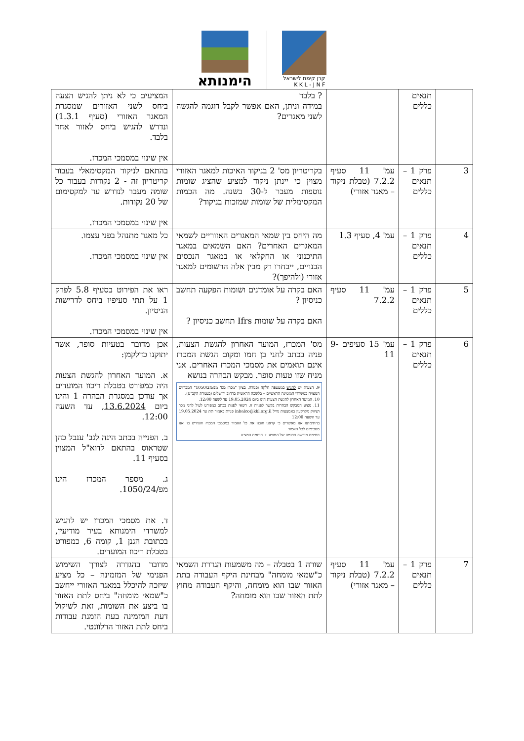קרן קימת לישראל
K K L - J N F
הימנותא
| | תנאים כללים | | ? בלבד במידה וניתן, האם אפשר לקבל דוגמה להגשה לשני מאגרים? | המציעים כי לא ניתן להגיש הצעה ביחס לשני האזורים שמסגרת המאגר האזורי (סעיף 1.3.1) ונדרש להגיש ביחס לאזור אחד בלבד. אין שינוי במסמכי המכרז. |
| 3 | פרק 1 – תנאים כללים | עמ' 11 סעיף 7.2.2 (טבלת ניקוד – מאגר אזורי) | בקריטריון מס' 2 בניקוד האיכות למאגר האזורי מצוין כי יינתן ניקוד למציע שהציג שומות נוספות מעבר ל-30 בשנה. מה הכמות המקסימלית של שומות שמזכות בניקוד? | בהתאם לניקוד המקסימאלי בעבור קריטריון זה - 2 נקודות בעבור כל שומה מעבר לנדרש עד למקסימום של 20 נקודות. אין שינוי במסמכי המכרז. |
| 4 | פרק 1 – תנאים כללים | עמ' 4, סעיף 1.3 | מה היחס בין שמאי המאגרים האזוריים לשמאי המאגרים האחרים? האם השמאים במאגר התיכנוני או החקלאי או במאגר הנכסים הבנויים, ייבחרו רק מבין אלה הרשומים למאגר אזורי (ולהיפך)? | כל מאגר מתנהל בפני עצמו. אין שינוי במסמכי המכרז. |
| 5 | פרק 1 – תנאים כללים | עמ' 11 סעיף 7.2.2 | האם בקרה על אומדנים ושומות הפקעה תחשב כניסיון ? האם בקרה על שומות Ifrs תחשב כניסיון ? | ראו את הפירוט בסעיף 5.8 לפרק 1 על תתי סעיפיו ביחס לדרישות הניסיון. אין שינוי במסמכי המכרז. |
| 6 | פרק 1 – תנאים כללים | עמ' 15 סעיפים 9-11 | מס' המכרז, המועד האחרון להגשת הצעות, פניה בכתב לחני בן חמו ומקום הגשת המכרז אינם תואמים את מסמכי המכרז האחרים. אני מניח שזו טעות סופר. מבקש הבהרה בנושא 9. הצעות יש להגיש במעטפה חלקה וסגורה, בציון "מכרז מס' מפ/1050/24" המכרזים המצויה במשרדי המזמינה הראשיים – בלשכה הראשית ברחוב ירושלים (בעמדת הקב"ט). 10. המועד האחרון להגשת הצעות הינו ביום 19.05.2024 עד לשעה 12:00. 11. מציע המבקש הבהרות בקשר לפנייה זו, רשאי לפנות בכתב כמפורט לעיל לחני מכר ושיווק מקרקעין באמצעות מייל inbalco@kkl.org.il פניות כאמור תת עד 19.05.2024 עד השעה 12:00 בחתימתנו אנו מאשרים כי קראנו והבנו את כל האמור במסמכי המכרז והנדרש בו ואנו מסכימים לכל האמור חתימת מורשה חתימה של המציע + חותמת המציע | אכן מדובר בטעיות סופר, אשר יתוקנו כדלקמן: א. המועד האחרון להגשת הצעות היה כמפורט בטבלת ריכוז המועדים אך עודכן במסגרת הבהרה 1 והינו ביום 13.6.2024 , עד השעה 12:00. ב. הפנייה בכתב הינה לגב' ענבל כהן שטראוס בהתאם לדוא"ל המצוין בסעיף 11. ג. מספר המכרז הינו מפ/1050/24. ד. את מסמכי המכרז יש להגיש למשרדי הימנותא בעיר מודיעין, בכתובת הגנן 1, קומה 6, כמפורט בטבלת ריכוז המועדים. |
| 7 | פרק 1 – תנאים כללים | עמ' 11 סעיף 7.2.2 (טבלת ניקוד – מאגר אזורי) | שורה 1 בטבלה – מה משמעות הגדרת השמאי כ"שמאי מומחה" מבחינת היקף העבודה בתת האזור שבו הוא מומחה, והיקף העבודה מחוץ לתת האזור שבו הוא מומחה? | מדובר בהגדרה לצורך השימוש הפנימי של המזמינה – כל מציע שיזכה להיכלל במאגר האזורי ייחשב כ"שמאי מומחה" ביחס לתת האזור בו ביצע את השומות, זאת לשיקול דעת המזמינה בעת הזמנת עבודות ביחס לתת האזור הרלוונטי. |